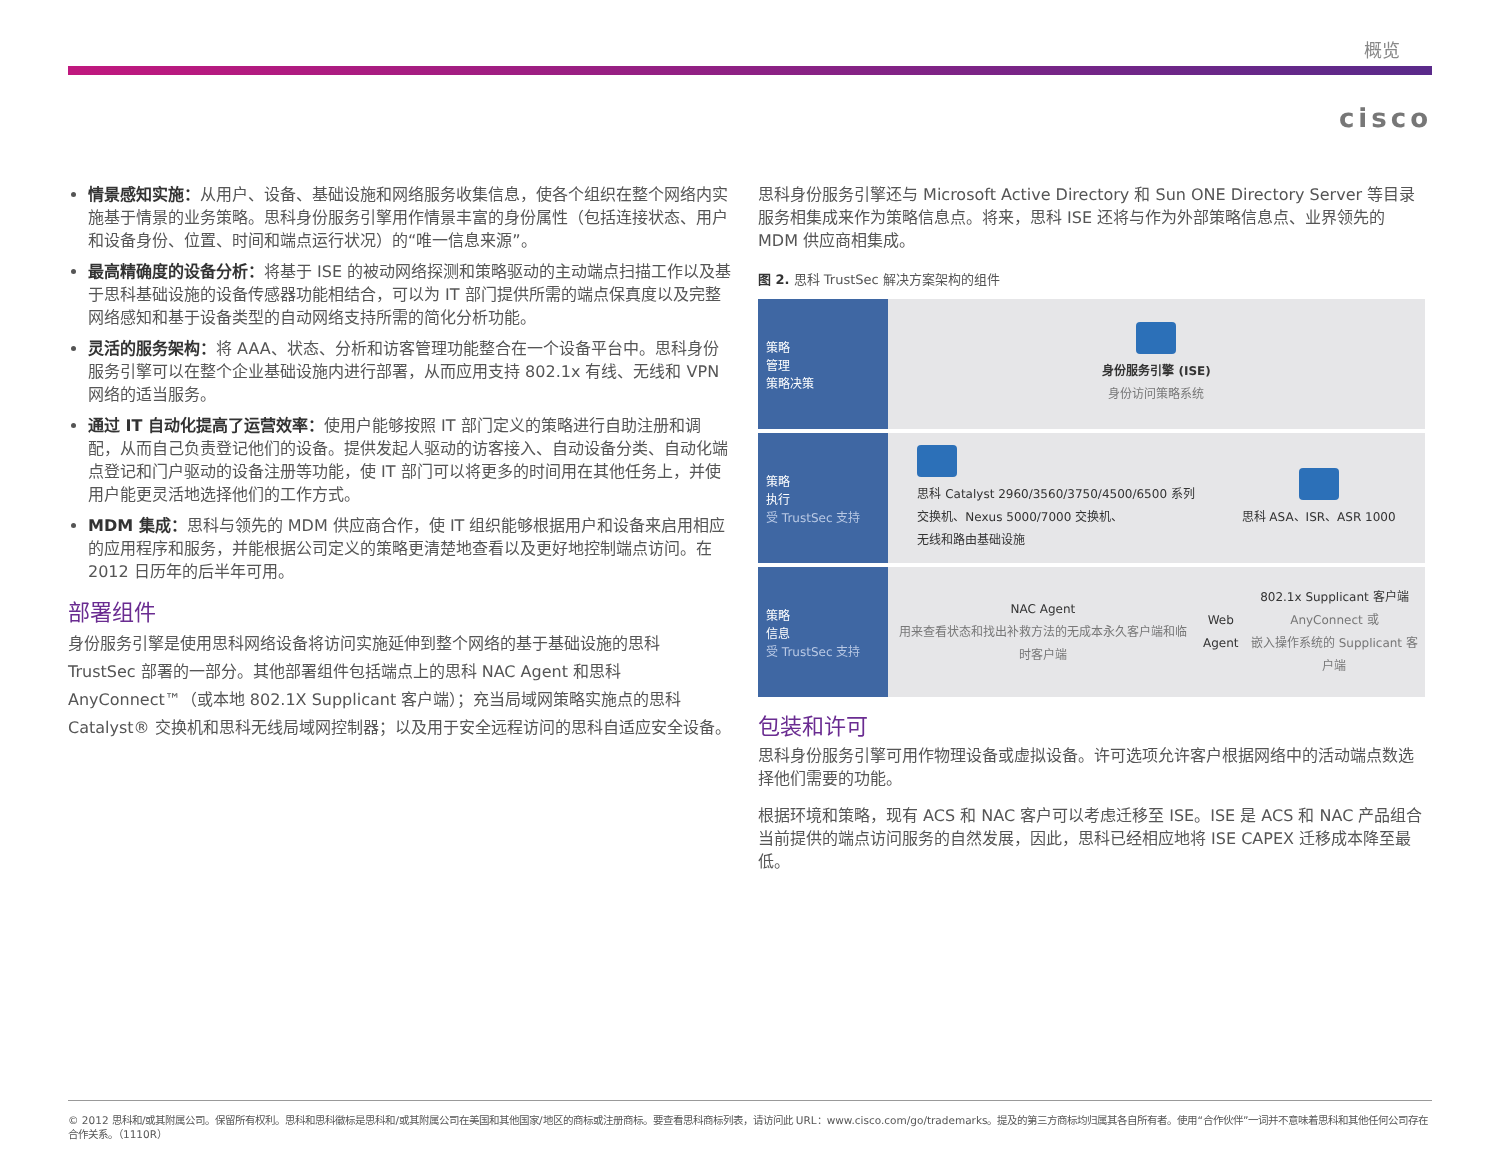概览
cisco
情景感知实施：从用户、设备、基础设施和网络服务收集信息，使各个组织在整个网络内实施基于情景的业务策略。思科身份服务引擎用作情景丰富的身份属性（包括连接状态、用户和设备身份、位置、时间和端点运行状况）的“唯一信息来源”。
最高精确度的设备分析：将基于 ISE 的被动网络探测和策略驱动的主动端点扫描工作以及基于思科基础设施的设备传感器功能相结合，可以为 IT 部门提供所需的端点保真度以及完整网络感知和基于设备类型的自动网络支持所需的简化分析功能。
灵活的服务架构：将 AAA、状态、分析和访客管理功能整合在一个设备平台中。思科身份服务引擎可以在整个企业基础设施内进行部署，从而应用支持 802.1x 有线、无线和 VPN 网络的适当服务。
通过 IT 自动化提高了运营效率：使用户能够按照 IT 部门定义的策略进行自助注册和调配，从而自己负责登记他们的设备。提供发起人驱动的访客接入、自动设备分类、自动化端点登记和门户驱动的设备注册等功能，使 IT 部门可以将更多的时间用在其他任务上，并使用户能更灵活地选择他们的工作方式。
MDM 集成：思科与领先的 MDM 供应商合作，使 IT 组织能够根据用户和设备来启用相应的应用程序和服务，并能根据公司定义的策略更清楚地查看以及更好地控制端点访问。在 2012 日历年的后半年可用。
部署组件
身份服务引擎是使用思科网络设备将访问实施延伸到整个网络的基于基础设施的思科 TrustSec 部署的一部分。其他部署组件包括端点上的思科 NAC Agent 和思科 AnyConnect™（或本地 802.1X Supplicant 客户端）；充当局域网策略实施点的思科 Catalyst® 交换机和思科无线局域网控制器；以及用于安全远程访问的思科自适应安全设备。
思科身份服务引擎还与 Microsoft Active Directory 和 Sun ONE Directory Server 等目录服务相集成来作为策略信息点。将来，思科 ISE 还将与作为外部策略信息点、业界领先的 MDM 供应商相集成。
图 2. 思科 TrustSec 解决方案架构的组件
策略
管理
策略决策
身份服务引擎 (ISE)
身份访问策略系统
策略
执行
受 TrustSec 支持
思科 Catalyst 2960/3560/3750/4500/6500 系列
交换机、Nexus 5000/7000 交换机、
无线和路由基础设施
思科 ASA、ISR、ASR 1000
策略
信息
受 TrustSec 支持
NAC Agent
用来查看状态和找出补救方法的无成本永久客户端和临时客户端
Web Agent
802.1x Supplicant 客户端
AnyConnect 或
嵌入操作系统的 Supplicant 客户端
包装和许可
思科身份服务引擎可用作物理设备或虚拟设备。许可选项允许客户根据网络中的活动端点数选择他们需要的功能。
根据环境和策略，现有 ACS 和 NAC 客户可以考虑迁移至 ISE。ISE 是 ACS 和 NAC 产品组合当前提供的端点访问服务的自然发展，因此，思科已经相应地将 ISE CAPEX 迁移成本降至最低。
© 2012 思科和/或其附属公司。保留所有权利。思科和思科徽标是思科和/或其附属公司在美国和其他国家/地区的商标或注册商标。要查看思科商标列表，请访问此 URL：www.cisco.com/go/trademarks。提及的第三方商标均归属其各自所有者。使用“合作伙伴”一词并不意味着思科和其他任何公司存在合作关系。（1110R）